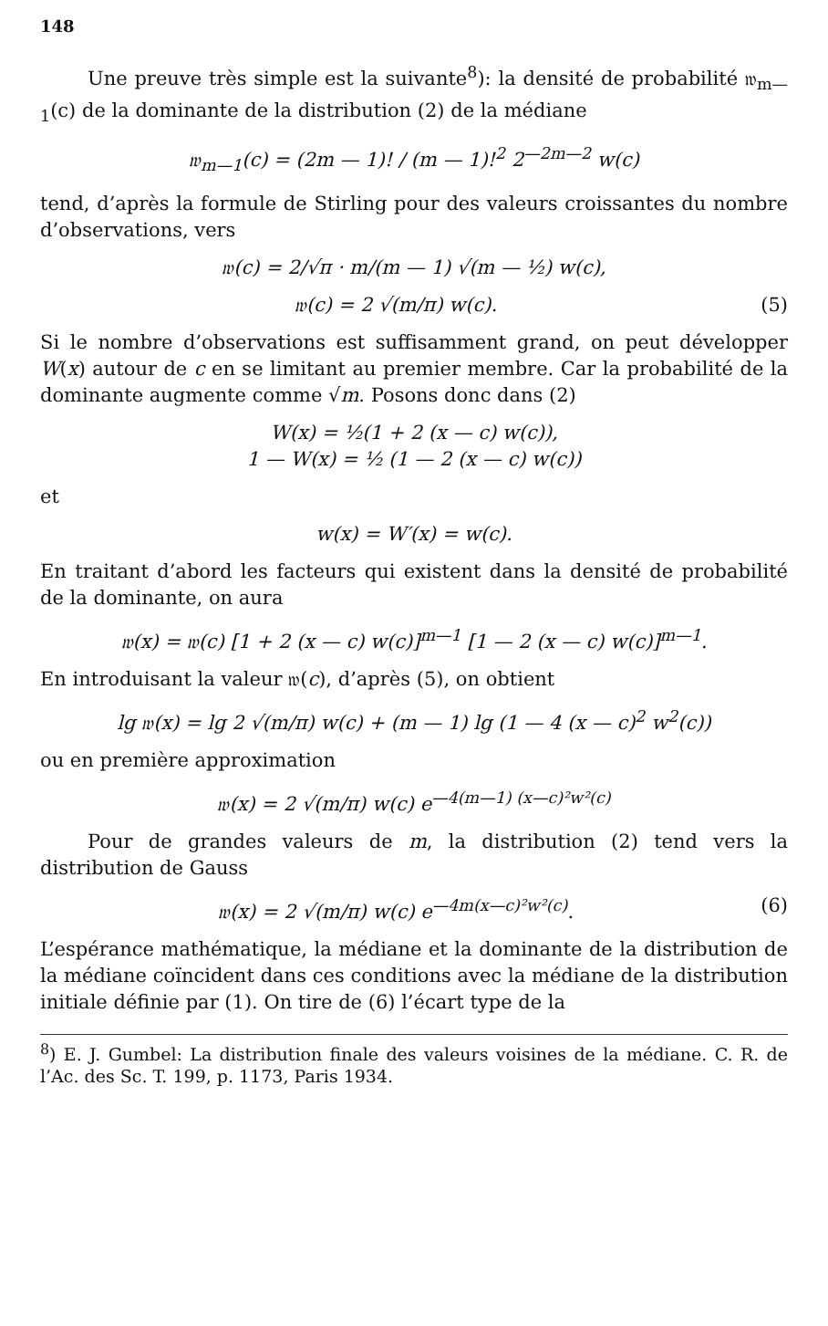148
Une preuve très simple est la suivante<sup>8</sup>): la densité de probabilité 𝔴<sub>m—1</sub>(c) de la dominante de la distribution (2) de la médiane
𝔴<sub>m—1</sub>(c) = (2m — 1)! / (m — 1)!<sup>2</sup> 2<sup>—2m—2</sup> w(c)
tend, d’après la formule de Stirling pour des valeurs croissantes du nombre d’observations, vers
𝔴(c) = 2/√π · m/(m — 1) √(m — ½) w(c),
𝔴(c) = 2 √(m/π) w(c). (5)
Si le nombre d’observations est suffisamment grand, on peut développer W(x) autour de c en se limitant au premier membre. Car la probabilité de la dominante augmente comme √m. Posons donc dans (2)
W(x) = ½(1 + 2 (x — c) w(c)),
1 — W(x) = ½ (1 — 2 (x — c) w(c))
et
w(x) = W′(x) = w(c).
En traitant d’abord les facteurs qui existent dans la densité de probabilité de la dominante, on aura
𝔴(x) = 𝔴(c) [1 + 2 (x — c) w(c)]<sup>m—1</sup> [1 — 2 (x — c) w(c)]<sup>m—1</sup>.
En introduisant la valeur 𝔴(c), d’après (5), on obtient
lg 𝔴(x) = lg 2 √(m/π) w(c) + (m — 1) lg (1 — 4 (x — c)<sup>2</sup> w<sup>2</sup>(c))
ou en première approximation
𝔴(x) = 2 √(m/π) w(c) e<sup>—4(m—1) (x—c)²w²(c)</sup>
Pour de grandes valeurs de m, la distribution (2) tend vers la distribution de Gauss
𝔴(x) = 2 √(m/π) w(c) e<sup>—4m(x—c)²w²(c)</sup>. (6)
L’espérance mathématique, la médiane et la dominante de la distribution de la médiane coïncident dans ces conditions avec la médiane de la distribution initiale définie par (1). On tire de (6) l’écart type de la
<sup>8</sup>) E. J. Gumbel: La distribution finale des valeurs voisines de la médiane. C. R. de l’Ac. des Sc. T. 199, p. 1173, Paris 1934.